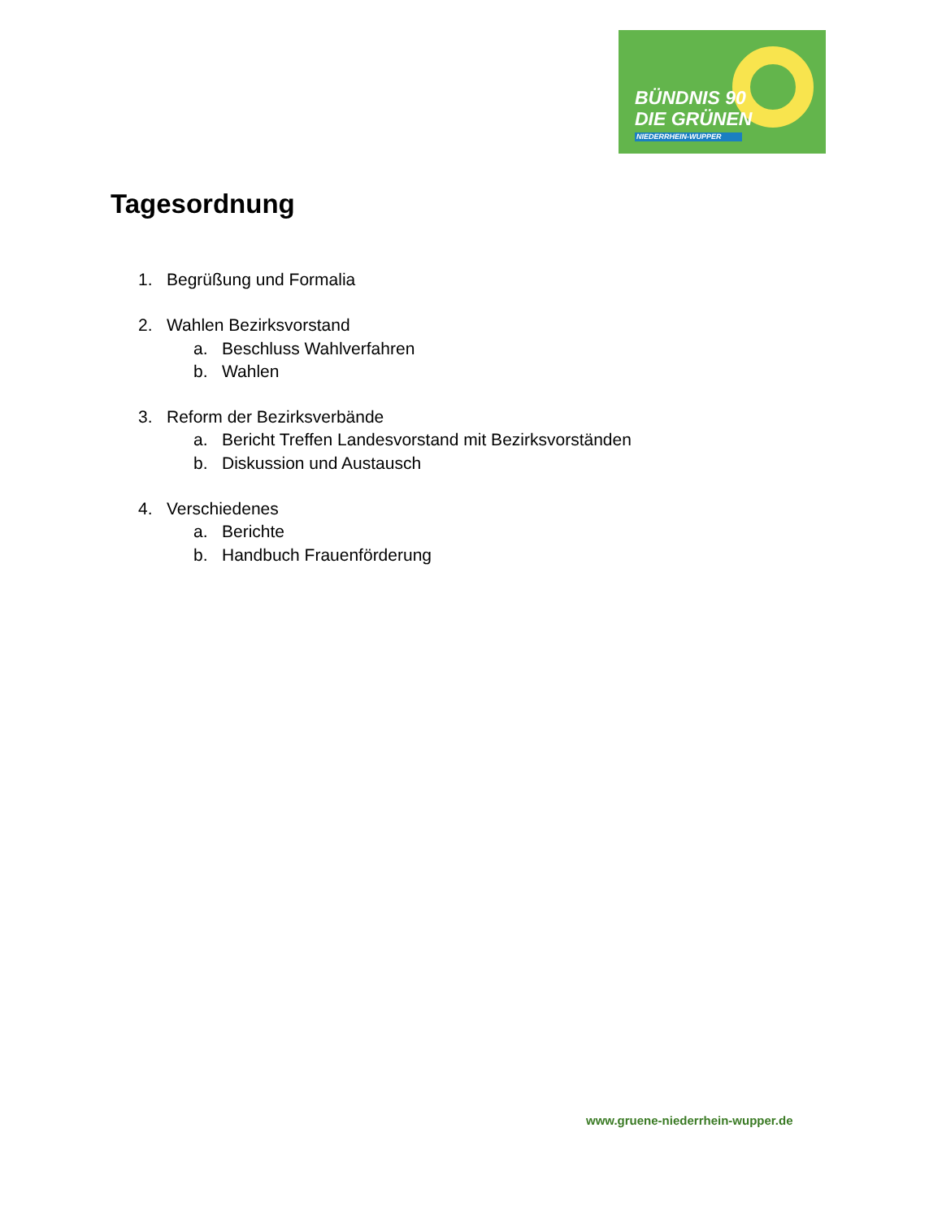BÜNDNIS 90
DIE GRÜNEN
NIEDERRHEIN-WUPPER
Tagesordnung
1. Begrüßung und Formalia
2. Wahlen Bezirksvorstand
a. Beschluss Wahlverfahren
b. Wahlen
3. Reform der Bezirksverbände
a. Bericht Treffen Landesvorstand mit Bezirksvorständen
b. Diskussion und Austausch
4. Verschiedenes
a. Berichte
b. Handbuch Frauenförderung
www.gruene-niederrhein-wupper.de